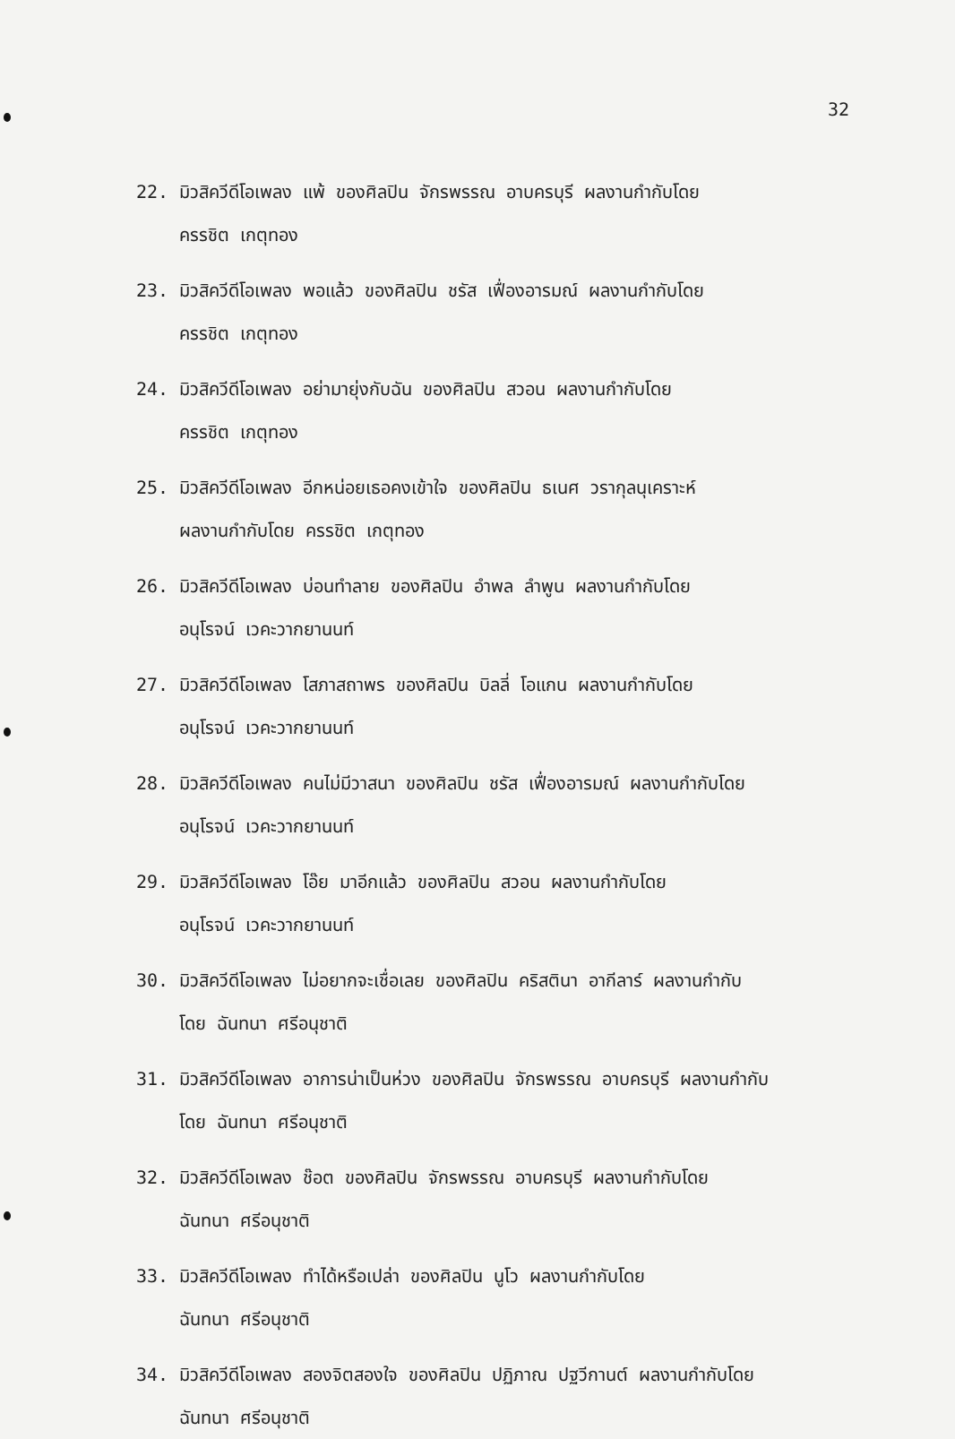32
22. มิวสิควีดีโอเพลง แพ้ ของศิลปิน จักรพรรณ อาบครบุรี ผลงานกำกับโดย
ครรชิต เกตุทอง
23. มิวสิควีดีโอเพลง พอแล้ว ของศิลปิน ชรัส เฟื่องอารมณ์ ผลงานกำกับโดย
ครรชิต เกตุทอง
24. มิวสิควีดีโอเพลง อย่ามายุ่งกับฉัน ของศิลปิน สวอน ผลงานกำกับโดย
ครรชิต เกตุทอง
25. มิวสิควีดีโอเพลง อีกหน่อยเธอคงเข้าใจ ของศิลปิน ธเนศ วรากุลนุเคราะห์
ผลงานกำกับโดย ครรชิต เกตุทอง
26. มิวสิควีดีโอเพลง บ่อนทำลาย ของศิลปิน อำพล ลำพูน ผลงานกำกับโดย
อนุโรจน์ เวคะวากยานนท์
27. มิวสิควีดีโอเพลง โสภาสถาพร ของศิลปิน บิลลี่ โอแกน ผลงานกำกับโดย
อนุโรจน์ เวคะวากยานนท์
28. มิวสิควีดีโอเพลง คนไม่มีวาสนา ของศิลปิน ชรัส เฟื่องอารมณ์ ผลงานกำกับโดย
อนุโรจน์ เวคะวากยานนท์
29. มิวสิควีดีโอเพลง โอ๊ย มาอีกแล้ว ของศิลปิน สวอน ผลงานกำกับโดย
อนุโรจน์ เวคะวากยานนท์
30. มิวสิควีดีโอเพลง ไม่อยากจะเชื่อเลย ของศิลปิน คริสตินา อากีลาร์ ผลงานกำกับ
โดย ฉันทนา ศรีอนุชาติ
31. มิวสิควีดีโอเพลง อาการน่าเป็นห่วง ของศิลปิน จักรพรรณ อาบครบุรี ผลงานกำกับ
โดย ฉันทนา ศรีอนุชาติ
32. มิวสิควีดีโอเพลง ช๊อต ของศิลปิน จักรพรรณ อาบครบุรี ผลงานกำกับโดย
ฉันทนา ศรีอนุชาติ
33. มิวสิควีดีโอเพลง ทำได้หรือเปล่า ของศิลปิน นูโว ผลงานกำกับโดย
ฉันทนา ศรีอนุชาติ
34. มิวสิควีดีโอเพลง สองจิตสองใจ ของศิลปิน ปฏิภาณ ปฐวีกานต์ ผลงานกำกับโดย
ฉันทนา ศรีอนุชาติ